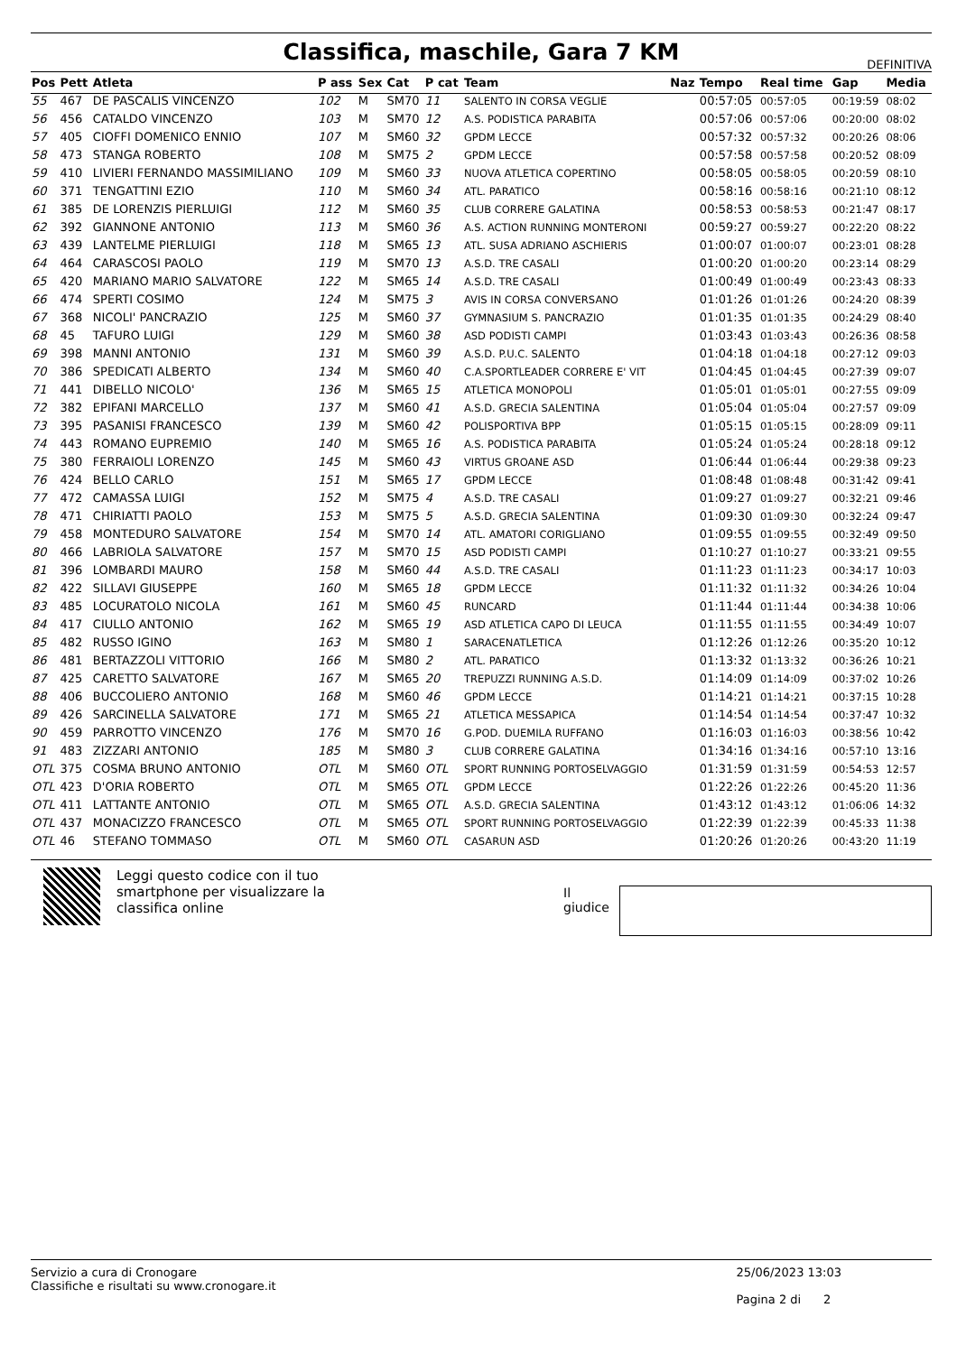Classifica, maschile, Gara 7 KM
DEFINITIVA
| Pos | Pett | Atleta | P ass | Sex | Cat | P cat | Team | Naz | Tempo | Real time | Gap | Media |
| --- | --- | --- | --- | --- | --- | --- | --- | --- | --- | --- | --- | --- |
| 55 | 467 | DE PASCALIS VINCENZO | 102 | M | SM70 | 11 | SALENTO IN CORSA VEGLIE | | 00:57:05 | 00:57:05 | 00:19:59 | 08:02 |
| 56 | 456 | CATALDO VINCENZO | 103 | M | SM70 | 12 | A.S. PODISTICA PARABITA | | 00:57:06 | 00:57:06 | 00:20:00 | 08:02 |
| 57 | 405 | CIOFFI DOMENICO ENNIO | 107 | M | SM60 | 32 | GPDM LECCE | | 00:57:32 | 00:57:32 | 00:20:26 | 08:06 |
| 58 | 473 | STANGA ROBERTO | 108 | M | SM75 | 2 | GPDM LECCE | | 00:57:58 | 00:57:58 | 00:20:52 | 08:09 |
| 59 | 410 | LIVIERI FERNANDO MASSIMILIANO | 109 | M | SM60 | 33 | NUOVA ATLETICA COPERTINO | | 00:58:05 | 00:58:05 | 00:20:59 | 08:10 |
| 60 | 371 | TENGATTINI EZIO | 110 | M | SM60 | 34 | ATL. PARATICO | | 00:58:16 | 00:58:16 | 00:21:10 | 08:12 |
| 61 | 385 | DE LORENZIS PIERLUIGI | 112 | M | SM60 | 35 | CLUB CORRERE GALATINA | | 00:58:53 | 00:58:53 | 00:21:47 | 08:17 |
| 62 | 392 | GIANNONE ANTONIO | 113 | M | SM60 | 36 | A.S. ACTION RUNNING MONTERONI | | 00:59:27 | 00:59:27 | 00:22:20 | 08:22 |
| 63 | 439 | LANTELME PIERLUIGI | 118 | M | SM65 | 13 | ATL. SUSA ADRIANO ASCHIERIS | | 01:00:07 | 01:00:07 | 00:23:01 | 08:28 |
| 64 | 464 | CARASCOSI PAOLO | 119 | M | SM70 | 13 | A.S.D. TRE CASALI | | 01:00:20 | 01:00:20 | 00:23:14 | 08:29 |
| 65 | 420 | MARIANO MARIO SALVATORE | 122 | M | SM65 | 14 | A.S.D. TRE CASALI | | 01:00:49 | 01:00:49 | 00:23:43 | 08:33 |
| 66 | 474 | SPERTI COSIMO | 124 | M | SM75 | 3 | AVIS IN CORSA CONVERSANO | | 01:01:26 | 01:01:26 | 00:24:20 | 08:39 |
| 67 | 368 | NICOLI' PANCRAZIO | 125 | M | SM60 | 37 | GYMNASIUM S. PANCRAZIO | | 01:01:35 | 01:01:35 | 00:24:29 | 08:40 |
| 68 | 45 | TAFURO LUIGI | 129 | M | SM60 | 38 | ASD PODISTI CAMPI | | 01:03:43 | 01:03:43 | 00:26:36 | 08:58 |
| 69 | 398 | MANNI ANTONIO | 131 | M | SM60 | 39 | A.S.D. P.U.C. SALENTO | | 01:04:18 | 01:04:18 | 00:27:12 | 09:03 |
| 70 | 386 | SPEDICATI ALBERTO | 134 | M | SM60 | 40 | C.A.SPORTLEADER CORRERE E' VIT | | 01:04:45 | 01:04:45 | 00:27:39 | 09:07 |
| 71 | 441 | DIBELLO NICOLO' | 136 | M | SM65 | 15 | ATLETICA MONOPOLI | | 01:05:01 | 01:05:01 | 00:27:55 | 09:09 |
| 72 | 382 | EPIFANI MARCELLO | 137 | M | SM60 | 41 | A.S.D. GRECIA SALENTINA | | 01:05:04 | 01:05:04 | 00:27:57 | 09:09 |
| 73 | 395 | PASANISI FRANCESCO | 139 | M | SM60 | 42 | POLISPORTIVA BPP | | 01:05:15 | 01:05:15 | 00:28:09 | 09:11 |
| 74 | 443 | ROMANO EUPREMIO | 140 | M | SM65 | 16 | A.S. PODISTICA PARABITA | | 01:05:24 | 01:05:24 | 00:28:18 | 09:12 |
| 75 | 380 | FERRAIOLI LORENZO | 145 | M | SM60 | 43 | VIRTUS GROANE ASD | | 01:06:44 | 01:06:44 | 00:29:38 | 09:23 |
| 76 | 424 | BELLO CARLO | 151 | M | SM65 | 17 | GPDM LECCE | | 01:08:48 | 01:08:48 | 00:31:42 | 09:41 |
| 77 | 472 | CAMASSA LUIGI | 152 | M | SM75 | 4 | A.S.D. TRE CASALI | | 01:09:27 | 01:09:27 | 00:32:21 | 09:46 |
| 78 | 471 | CHIRIATTI PAOLO | 153 | M | SM75 | 5 | A.S.D. GRECIA SALENTINA | | 01:09:30 | 01:09:30 | 00:32:24 | 09:47 |
| 79 | 458 | MONTEDURO SALVATORE | 154 | M | SM70 | 14 | ATL. AMATORI CORIGLIANO | | 01:09:55 | 01:09:55 | 00:32:49 | 09:50 |
| 80 | 466 | LABRIOLA SALVATORE | 157 | M | SM70 | 15 | ASD PODISTI CAMPI | | 01:10:27 | 01:10:27 | 00:33:21 | 09:55 |
| 81 | 396 | LOMBARDI MAURO | 158 | M | SM60 | 44 | A.S.D. TRE CASALI | | 01:11:23 | 01:11:23 | 00:34:17 | 10:03 |
| 82 | 422 | SILLAVI GIUSEPPE | 160 | M | SM65 | 18 | GPDM LECCE | | 01:11:32 | 01:11:32 | 00:34:26 | 10:04 |
| 83 | 485 | LOCURATOLO NICOLA | 161 | M | SM60 | 45 | RUNCARD | | 01:11:44 | 01:11:44 | 00:34:38 | 10:06 |
| 84 | 417 | CIULLO ANTONIO | 162 | M | SM65 | 19 | ASD ATLETICA CAPO DI LEUCA | | 01:11:55 | 01:11:55 | 00:34:49 | 10:07 |
| 85 | 482 | RUSSO IGINO | 163 | M | SM80 | 1 | SARACENATLETICA | | 01:12:26 | 01:12:26 | 00:35:20 | 10:12 |
| 86 | 481 | BERTAZZOLI VITTORIO | 166 | M | SM80 | 2 | ATL. PARATICO | | 01:13:32 | 01:13:32 | 00:36:26 | 10:21 |
| 87 | 425 | CARETTO SALVATORE | 167 | M | SM65 | 20 | TREPUZZI RUNNING A.S.D. | | 01:14:09 | 01:14:09 | 00:37:02 | 10:26 |
| 88 | 406 | BUCCOLIERO ANTONIO | 168 | M | SM60 | 46 | GPDM LECCE | | 01:14:21 | 01:14:21 | 00:37:15 | 10:28 |
| 89 | 426 | SARCINELLA SALVATORE | 171 | M | SM65 | 21 | ATLETICA MESSAPICA | | 01:14:54 | 01:14:54 | 00:37:47 | 10:32 |
| 90 | 459 | PARROTTO VINCENZO | 176 | M | SM70 | 16 | G.POD. DUEMILA RUFFANO | | 01:16:03 | 01:16:03 | 00:38:56 | 10:42 |
| 91 | 483 | ZIZZARI ANTONIO | 185 | M | SM80 | 3 | CLUB CORRERE GALATINA | | 01:34:16 | 01:34:16 | 00:57:10 | 13:16 |
| OTL | 375 | COSMA BRUNO ANTONIO | OTL | M | SM60 | OTL | SPORT RUNNING PORTOSELVAGGIO | | 01:31:59 | 01:31:59 | 00:54:53 | 12:57 |
| OTL | 423 | D'ORIA ROBERTO | OTL | M | SM65 | OTL | GPDM LECCE | | 01:22:26 | 01:22:26 | 00:45:20 | 11:36 |
| OTL | 411 | LATTANTE ANTONIO | OTL | M | SM65 | OTL | A.S.D. GRECIA SALENTINA | | 01:43:12 | 01:43:12 | 01:06:06 | 14:32 |
| OTL | 437 | MONACIZZO FRANCESCO | OTL | M | SM65 | OTL | SPORT RUNNING PORTOSELVAGGIO | | 01:22:39 | 01:22:39 | 00:45:33 | 11:38 |
| OTL | 46 | STEFANO TOMMASO | OTL | M | SM60 | OTL | CASARUN ASD | | 01:20:26 | 01:20:26 | 00:43:20 | 11:19 |
Leggi questo codice con il tuo smartphone per visualizzare la classifica online
Il giudice
Servizio a cura di Cronogare
Classifiche e risultati su www.cronogare.it
25/06/2023 13:03
Pagina 2 di 2